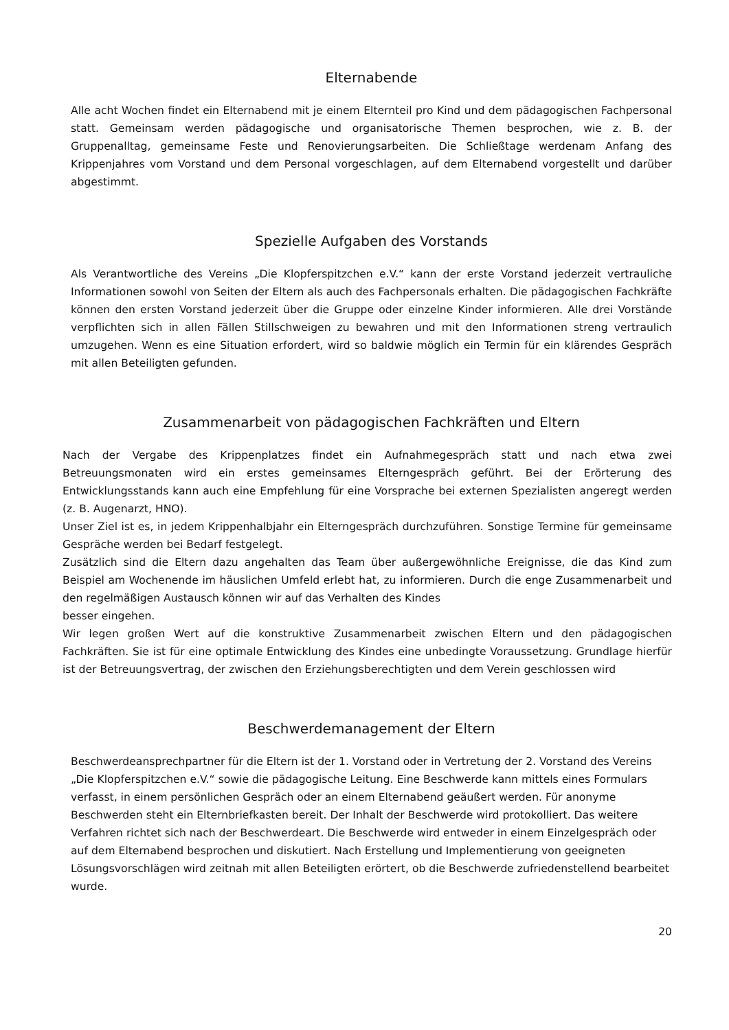Elternabende
Alle acht Wochen findet ein Elternabend mit je einem Elternteil pro Kind und dem pädagogischen Fachpersonal statt. Gemeinsam werden pädagogische und organisatorische Themen besprochen, wie z. B. der Gruppenalltag, gemeinsame Feste und Renovierungsarbeiten. Die Schließtage werdenam Anfang des Krippenjahres vom Vorstand und dem Personal vorgeschlagen, auf dem Elternabend vorgestellt und darüber abgestimmt.
Spezielle Aufgaben des Vorstands
Als Verantwortliche des Vereins „Die Klopferspitzchen e.V.“ kann der erste Vorstand jederzeit vertrauliche Informationen sowohl von Seiten der Eltern als auch des Fachpersonals erhalten. Die pädagogischen Fachkräfte können den ersten Vorstand jederzeit über die Gruppe oder einzelne Kinder informieren. Alle drei Vorstände verpflichten sich in allen Fällen Stillschweigen zu bewahren und mit den Informationen streng vertraulich umzugehen. Wenn es eine Situation erfordert, wird so baldwie möglich ein Termin für ein klärendes Gespräch mit allen Beteiligten gefunden.
Zusammenarbeit von pädagogischen Fachkräften und Eltern
Nach der Vergabe des Krippenplatzes findet ein Aufnahmegespräch statt und nach etwa zwei Betreuungsmonaten wird ein erstes gemeinsames Elterngespräch geführt. Bei der Erörterung des Entwicklungsstands kann auch eine Empfehlung für eine Vorsprache bei externen Spezialisten angeregt werden (z. B. Augenarzt, HNO).
Unser Ziel ist es, in jedem Krippenhalbjahr ein Elterngespräch durchzuführen. Sonstige Termine für gemeinsame Gespräche werden bei Bedarf festgelegt.
Zusätzlich sind die Eltern dazu angehalten das Team über außergewöhnliche Ereignisse, die das Kind zum Beispiel am Wochenende im häuslichen Umfeld erlebt hat, zu informieren. Durch die enge Zusammenarbeit und den regelmäßigen Austausch können wir auf das Verhalten des Kindes
besser eingehen.
Wir legen großen Wert auf die konstruktive Zusammenarbeit zwischen Eltern und den pädagogischen Fachkräften. Sie ist für eine optimale Entwicklung des Kindes eine unbedingte Voraussetzung. Grundlage hierfür ist der Betreuungsvertrag, der zwischen den Erziehungsberechtigten und dem Verein geschlossen wird
Beschwerdemanagement der Eltern
Beschwerdeansprechpartner für die Eltern ist der 1. Vorstand oder in Vertretung der 2. Vorstand des Vereins „Die Klopferspitzchen e.V.“ sowie die pädagogische Leitung. Eine Beschwerde kann mittels eines Formulars verfasst, in einem persönlichen Gespräch oder an einem Elternabend geäußert werden. Für anonyme Beschwerden steht ein Elternbriefkasten bereit. Der Inhalt der Beschwerde wird protokolliert. Das weitere Verfahren richtet sich nach der Beschwerdeart. Die Beschwerde wird entweder in einem Einzelgespräch oder auf dem Elternabend besprochen und diskutiert. Nach Erstellung und Implementierung von geeigneten Lösungsvorschlägen wird zeitnah mit allen Beteiligten erörtert, ob die Beschwerde zufriedenstellend bearbeitet wurde.
20